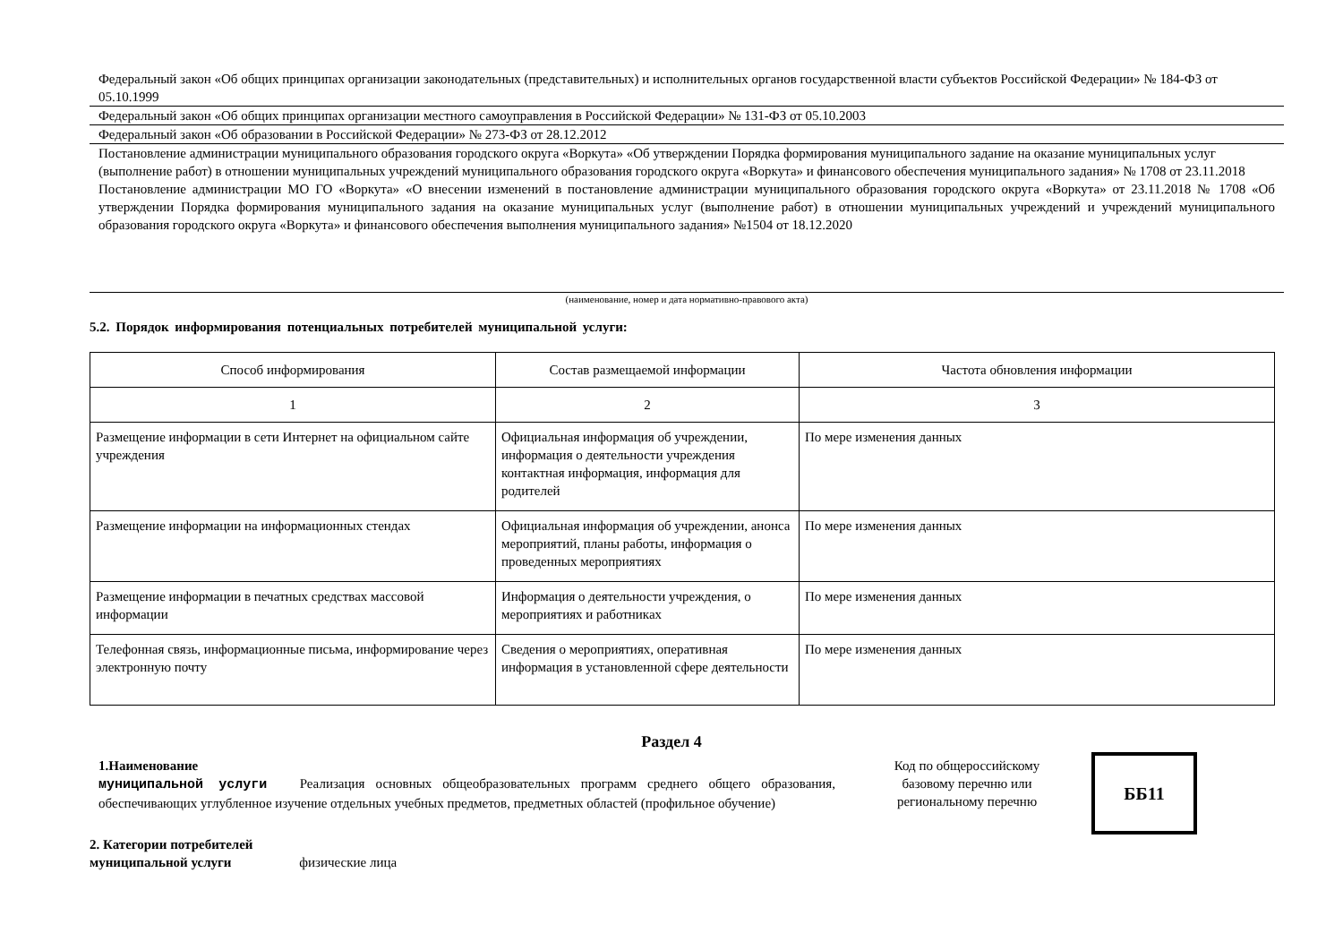Федеральный закон «Об общих принципах организации законодательных (представительных) и исполнительных органов государственной власти субъектов Российской Федерации» № 184-ФЗ от 05.10.1999
Федеральный закон «Об общих принципах организации местного самоуправления в Российской Федерации» № 131-ФЗ от 05.10.2003
Федеральный закон «Об образовании в Российской Федерации» № 273-ФЗ от 28.12.2012
Постановление администрации муниципального образования городского округа «Воркута» «Об утверждении Порядка формирования муниципального задание на оказание муниципальных услуг (выполнение работ) в отношении муниципальных учреждений муниципального образования городского округа «Воркута» и финансового обеспечения муниципального задания» № 1708 от 23.11.2018
Постановление администрации МО ГО «Воркута» «О внесении изменений в постановление администрации муниципального образования городского округа «Воркута» от 23.11.2018 № 1708 «Об утверждении Порядка формирования муниципального задания на оказание муниципальных услуг (выполнение работ) в отношении муниципальных учреждений и учреждений муниципального образования городского округа «Воркута» и финансового обеспечения выполнения муниципального задания» №1504 от 18.12.2020
(наименование, номер и дата нормативно-правового акта)
5.2. Порядок информирования потенциальных потребителей муниципальной услуги:
| Способ информирования | Состав размещаемой информации | Частота обновления информации |
| --- | --- | --- |
| 1 | 2 | 3 |
| Размещение информации в сети Интернет на официальном сайте учреждения | Официальная информация об учреждении, информация о деятельности учреждения контактная информация, информация для родителей | По мере изменения данных |
| Размещение информации на информационных стендах | Официальная информация об учреждении, анонса мероприятий, планы работы, информация о проведенных мероприятиях | По мере изменения данных |
| Размещение информации в печатных средствах массовой информации | Информация о деятельности учреждения, о мероприятиях и работниках | По мере изменения данных |
| Телефонная связь, информационные письма, информирование через электронную почту | Сведения о мероприятиях, оперативная информация в установленной сфере деятельности | По мере изменения данных |
Раздел 4
1.Наименование
муниципальной услуги Реализация основных общеобразовательных программ среднего общего образования, обеспечивающих углубленное изучение отдельных учебных предметов, предметных областей (профильное обучение)
Код по общероссийскому базовому перечню или региональному перечню
ББ11
2. Категории потребителей
муниципальной услуги физические лица